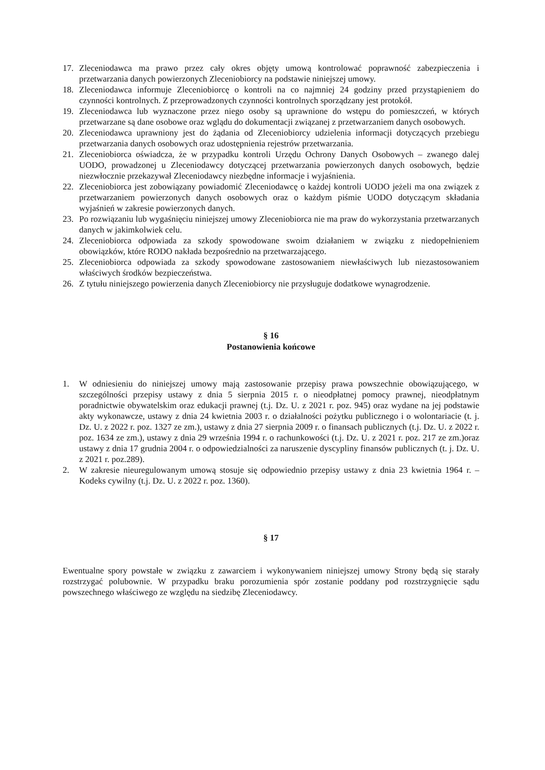17. Zleceniodawca ma prawo przez cały okres objęty umową kontrolować poprawność zabezpieczenia i przetwarzania danych powierzonych Zleceniobiorcy na podstawie niniejszej umowy.
18. Zleceniodawca informuje Zleceniobiorcę o kontroli na co najmniej 24 godziny przed przystąpieniem do czynności kontrolnych. Z przeprowadzonych czynności kontrolnych sporządzany jest protokół.
19. Zleceniodawca lub wyznaczone przez niego osoby są uprawnione do wstępu do pomieszczeń, w których przetwarzane są dane osobowe oraz wglądu do dokumentacji związanej z przetwarzaniem danych osobowych.
20. Zleceniodawca uprawniony jest do żądania od Zleceniobiorcy udzielenia informacji dotyczących przebiegu przetwarzania danych osobowych oraz udostępnienia rejestrów przetwarzania.
21. Zleceniobiorca oświadcza, że w przypadku kontroli Urzędu Ochrony Danych Osobowych – zwanego dalej UODO, prowadzonej u Zleceniodawcy dotyczącej przetwarzania powierzonych danych osobowych, będzie niezwłocznie przekazywał Zleceniodawcy niezbędne informacje i wyjaśnienia.
22. Zleceniobiorca jest zobowiązany powiadomić Zleceniodawcę o każdej kontroli UODO jeżeli ma ona związek z przetwarzaniem powierzonych danych osobowych oraz o każdym piśmie UODO dotyczącym składania wyjaśnień w zakresie powierzonych danych.
23. Po rozwiązaniu lub wygaśnięciu niniejszej umowy Zleceniobiorca nie ma praw do wykorzystania przetwarzanych danych w jakimkolwiek celu.
24. Zleceniobiorca odpowiada za szkody spowodowane swoim działaniem w związku z niedopełnieniem obowiązków, które RODO nakłada bezpośrednio na przetwarzającego.
25. Zleceniobiorca odpowiada za szkody spowodowane zastosowaniem niewłaściwych lub niezastosowaniem właściwych środków bezpieczeństwa.
26. Z tytułu niniejszego powierzenia danych Zleceniobiorcy nie przysługuje dodatkowe wynagrodzenie.
§ 16
Postanowienia końcowe
1. W odniesieniu do niniejszej umowy mają zastosowanie przepisy prawa powszechnie obowiązującego, w szczególności przepisy ustawy z dnia 5 sierpnia 2015 r. o nieodpłatnej pomocy prawnej, nieodpłatnym poradnictwie obywatelskim oraz edukacji prawnej (t.j. Dz. U. z 2021 r. poz. 945) oraz wydane na jej podstawie akty wykonawcze, ustawy z dnia 24 kwietnia 2003 r. o działalności pożytku publicznego i o wolontariacie (t. j. Dz. U. z 2022 r. poz. 1327 ze zm.), ustawy z dnia 27 sierpnia 2009 r. o finansach publicznych (t.j. Dz. U. z 2022 r. poz. 1634 ze zm.), ustawy z dnia 29 września 1994 r. o rachunkowości (t.j. Dz. U. z 2021 r. poz. 217 ze zm.)oraz ustawy z dnia 17 grudnia 2004 r. o odpowiedzialności za naruszenie dyscypliny finansów publicznych (t. j. Dz. U. z 2021 r. poz.289).
2. W zakresie nieuregulowanym umową stosuje się odpowiednio przepisy ustawy z dnia 23 kwietnia 1964 r. – Kodeks cywilny (t.j. Dz. U. z 2022 r. poz. 1360).
§ 17
Ewentualne spory powstałe w związku z zawarciem i wykonywaniem niniejszej umowy Strony będą się starały rozstrzygać polubownie. W przypadku braku porozumienia spór zostanie poddany pod rozstrzygnięcie sądu powszechnego właściwego ze względu na siedzibę Zleceniodawcy.